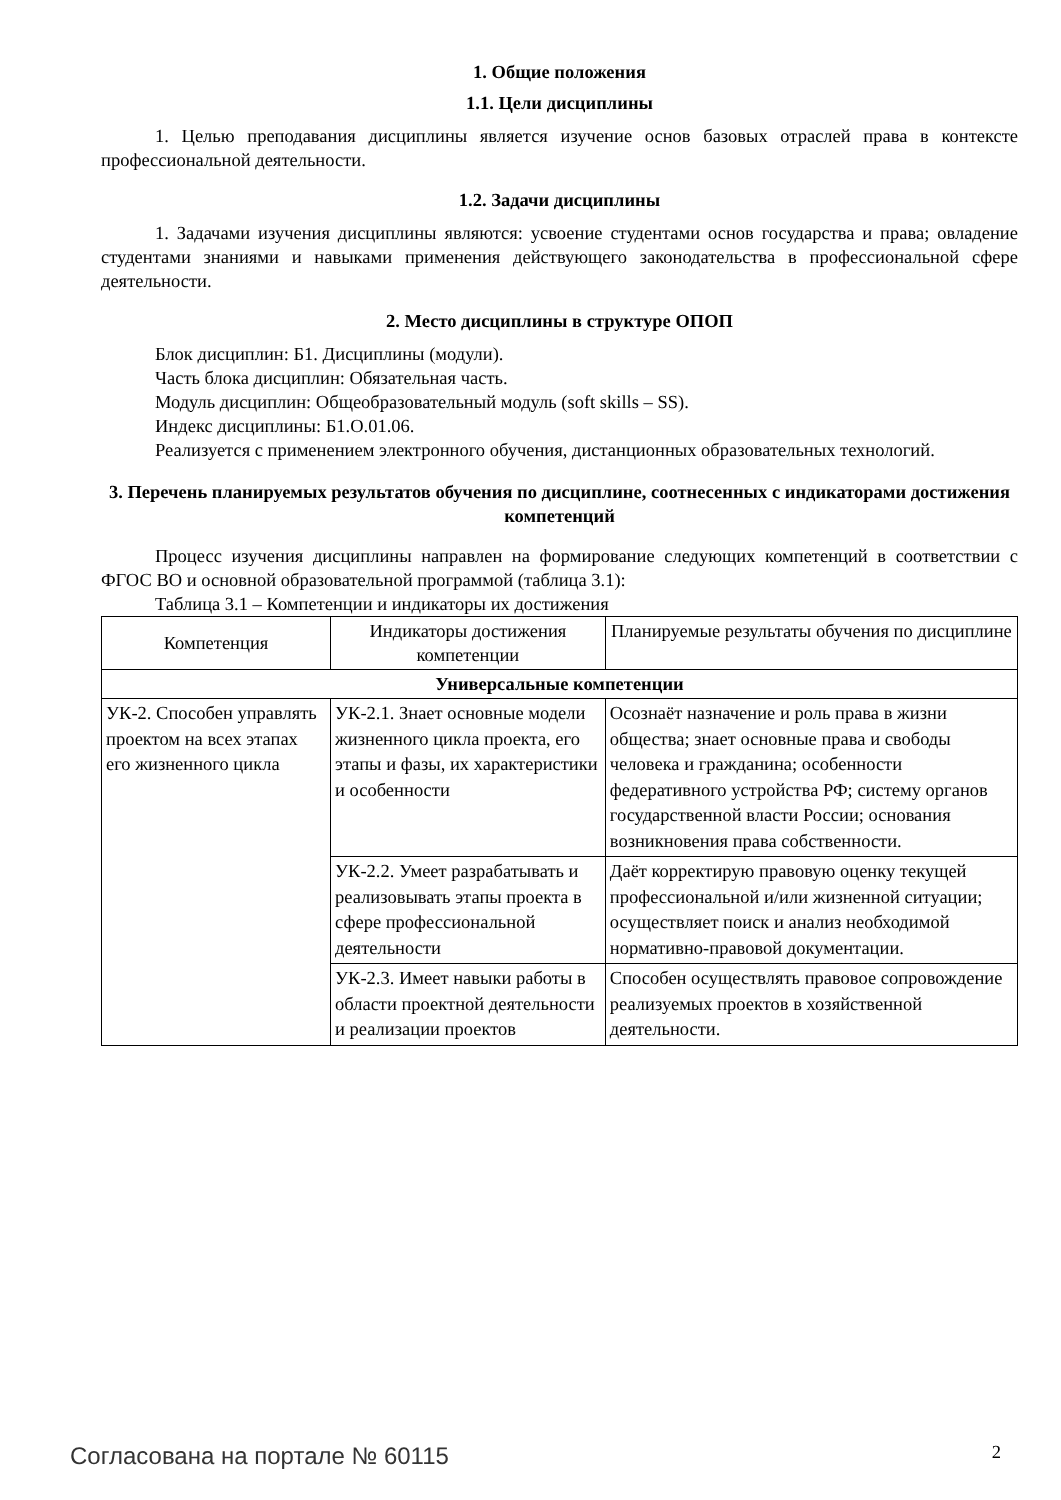1. Общие положения
1.1. Цели дисциплины
1. Целью преподавания дисциплины является изучение основ базовых отраслей права в контексте профессиональной деятельности.
1.2. Задачи дисциплины
1. Задачами изучения дисциплины являются: усвоение студентами основ государства и права; овладение студентами знаниями и навыками применения действующего законодательства в профессиональной сфере деятельности.
2. Место дисциплины в структуре ОПОП
Блок дисциплин: Б1. Дисциплины (модули).
Часть блока дисциплин: Обязательная часть.
Модуль дисциплин: Общеобразовательный модуль (soft skills – SS).
Индекс дисциплины: Б1.О.01.06.
Реализуется с применением электронного обучения, дистанционных образовательных технологий.
3. Перечень планируемых результатов обучения по дисциплине, соотнесенных с индикаторами достижения компетенций
Процесс изучения дисциплины направлен на формирование следующих компетенций в соответствии с ФГОС ВО и основной образовательной программой (таблица 3.1):
Таблица 3.1 – Компетенции и индикаторы их достижения
| Компетенция | Индикаторы достижения компетенции | Планируемые результаты обучения по дисциплине |
| --- | --- | --- |
| Универсальные компетенции | | |
| УК-2. Способен управлять проектом на всех этапах его жизненного цикла | УК-2.1. Знает основные модели жизненного цикла проекта, его этапы и фазы, их характеристики и особенности | Осознаёт назначение и роль права в жизни общества; знает основные права и свободы человека и гражданина; особенности федеративного устройства РФ; систему органов государственной власти России; основания возникновения права собственности. |
| | УК-2.2. Умеет разрабатывать и реализовывать этапы проекта в сфере профессиональной деятельности | Даёт корректирую правовую оценку текущей профессиональной и/или жизненной ситуации; осуществляет поиск и анализ необходимой нормативно-правовой документации. |
| | УК-2.3. Имеет навыки работы в области проектной деятельности и реализации проектов | Способен осуществлять правовое сопровождение реализуемых проектов в хозяйственной деятельности. |
Согласована на портале № 60115 2